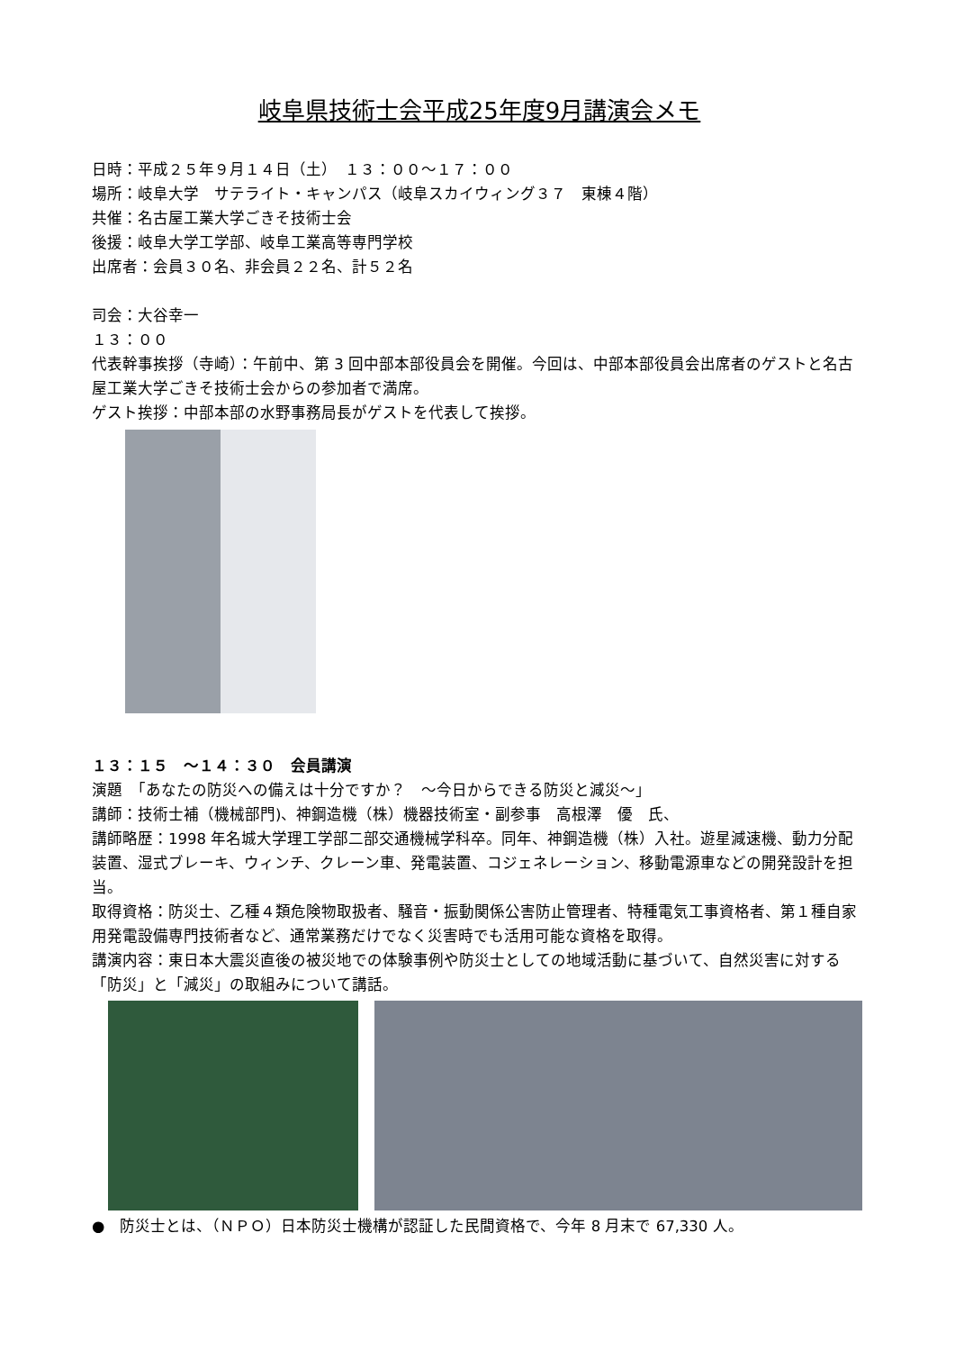岐阜県技術士会平成25年度9月講演会メモ
日時：平成２５年９月１４日（土）　１３：００～１７：００
場所：岐阜大学　サテライト・キャンパス（岐阜スカイウィング３７　東棟４階）
共催：名古屋工業大学ごきそ技術士会
後援：岐阜大学工学部、岐阜工業高等専門学校
出席者：会員３０名、非会員２２名、計５２名
司会：大谷幸一
１３：００
代表幹事挨拶（寺崎）：午前中、第 3 回中部本部役員会を開催。今回は、中部本部役員会出席者のゲストと名古屋工業大学ごきそ技術士会からの参加者で満席。
ゲスト挨拶：中部本部の水野事務局長がゲストを代表して挨拶。
１３：１５　～１４：３０　会員講演
演題　「あなたの防災への備えは十分ですか？　～今日からできる防災と減災～」
講師：技術士補（機械部門)、神鋼造機（株）機器技術室・副参事　高根澤　優　氏、
講師略歴：1998 年名城大学理工学部二部交通機械学科卒。同年、神鋼造機（株）入社。遊星減速機、動力分配装置、湿式ブレーキ、ウィンチ、クレーン車、発電装置、コジェネレーション、移動電源車などの開発設計を担当。
取得資格：防災士、乙種４類危険物取扱者、騒音・振動関係公害防止管理者、特種電気工事資格者、第１種自家用発電設備専門技術者など、通常業務だけでなく災害時でも活用可能な資格を取得。
講演内容：東日本大震災直後の被災地での体験事例や防災士としての地域活動に基づいて、自然災害に対する「防災」と「減災」の取組みについて講話。
●　防災士とは、（ＮＰＯ）日本防災士機構が認証した民間資格で、今年 8 月末で 67,330 人。